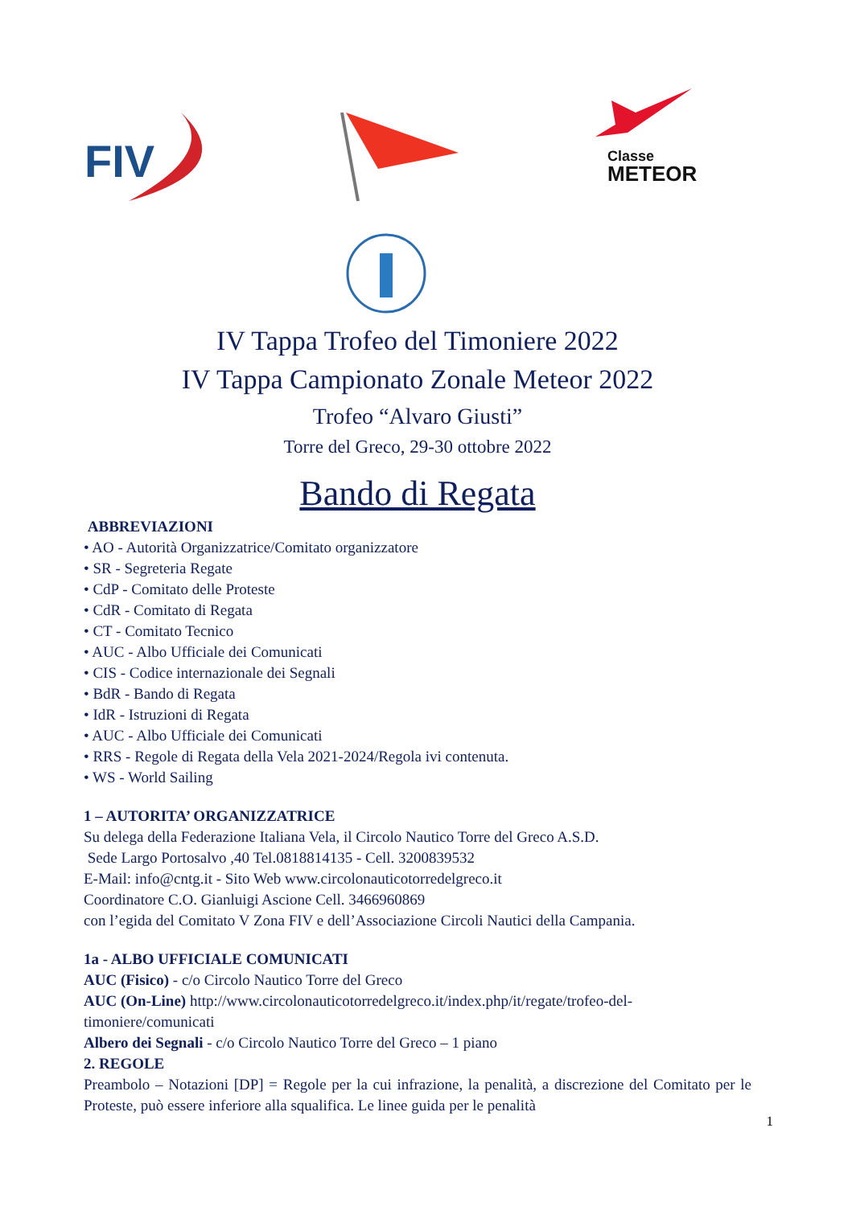FIV
Classe
METEOR
IV Tappa Trofeo del Timoniere 2022
IV Tappa Campionato Zonale Meteor 2022
Trofeo “Alvaro Giusti”
Torre del Greco, 29-30 ottobre 2022
Bando di Regata
ABBREVIAZIONI
• AO - Autorità Organizzatrice/Comitato organizzatore
• SR - Segreteria Regate
• CdP - Comitato delle Proteste
• CdR - Comitato di Regata
• CT - Comitato Tecnico
• AUC - Albo Ufficiale dei Comunicati
• CIS - Codice internazionale dei Segnali
• BdR - Bando di Regata
• IdR - Istruzioni di Regata
• AUC - Albo Ufficiale dei Comunicati
• RRS - Regole di Regata della Vela 2021-2024/Regola ivi contenuta.
• WS - World Sailing
1 – AUTORITA’ ORGANIZZATRICE
Su delega della Federazione Italiana Vela, il Circolo Nautico Torre del Greco A.S.D.
Sede Largo Portosalvo ,40 Tel.0818814135 - Cell. 3200839532
E-Mail: info@cntg.it - Sito Web www.circolonauticotorredelgreco.it
Coordinatore C.O. Gianluigi Ascione Cell. 3466960869
con l’egida del Comitato V Zona FIV e dell’Associazione Circoli Nautici della Campania.
1a - ALBO UFFICIALE COMUNICATI
AUC (Fisico) - c/o Circolo Nautico Torre del Greco
AUC (On-Line) http://www.circolonauticotorredelgreco.it/index.php/it/regate/trofeo-del-timoniere/comunicati
Albero dei Segnali - c/o Circolo Nautico Torre del Greco – 1 piano
2. REGOLE
Preambolo – Notazioni [DP] = Regole per la cui infrazione, la penalità, a discrezione del Comitato per le Proteste, può essere inferiore alla squalifica. Le linee guida per le penalità
1